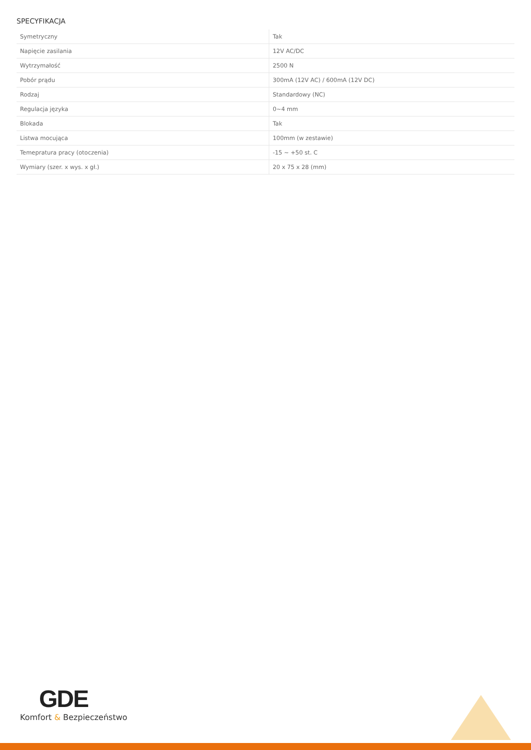SPECYFIKACJA
| Symetryczny | Tak |
| Napięcie zasilania | 12V AC/DC |
| Wytrzymałość | 2500 N |
| Pobór prądu | 300mA (12V AC) / 600mA (12V DC) |
| Rodzaj | Standardowy (NC) |
| Regulacja języka | 0~4 mm |
| Blokada | Tak |
| Listwa mocująca | 100mm (w zestawie) |
| Temepratura pracy (otoczenia) | -15 ~ +50 st. C |
| Wymiary (szer. x wys. x gł.) | 20 x 75 x 28 (mm) |
GDE
Komfort & Bezpieczeństwo